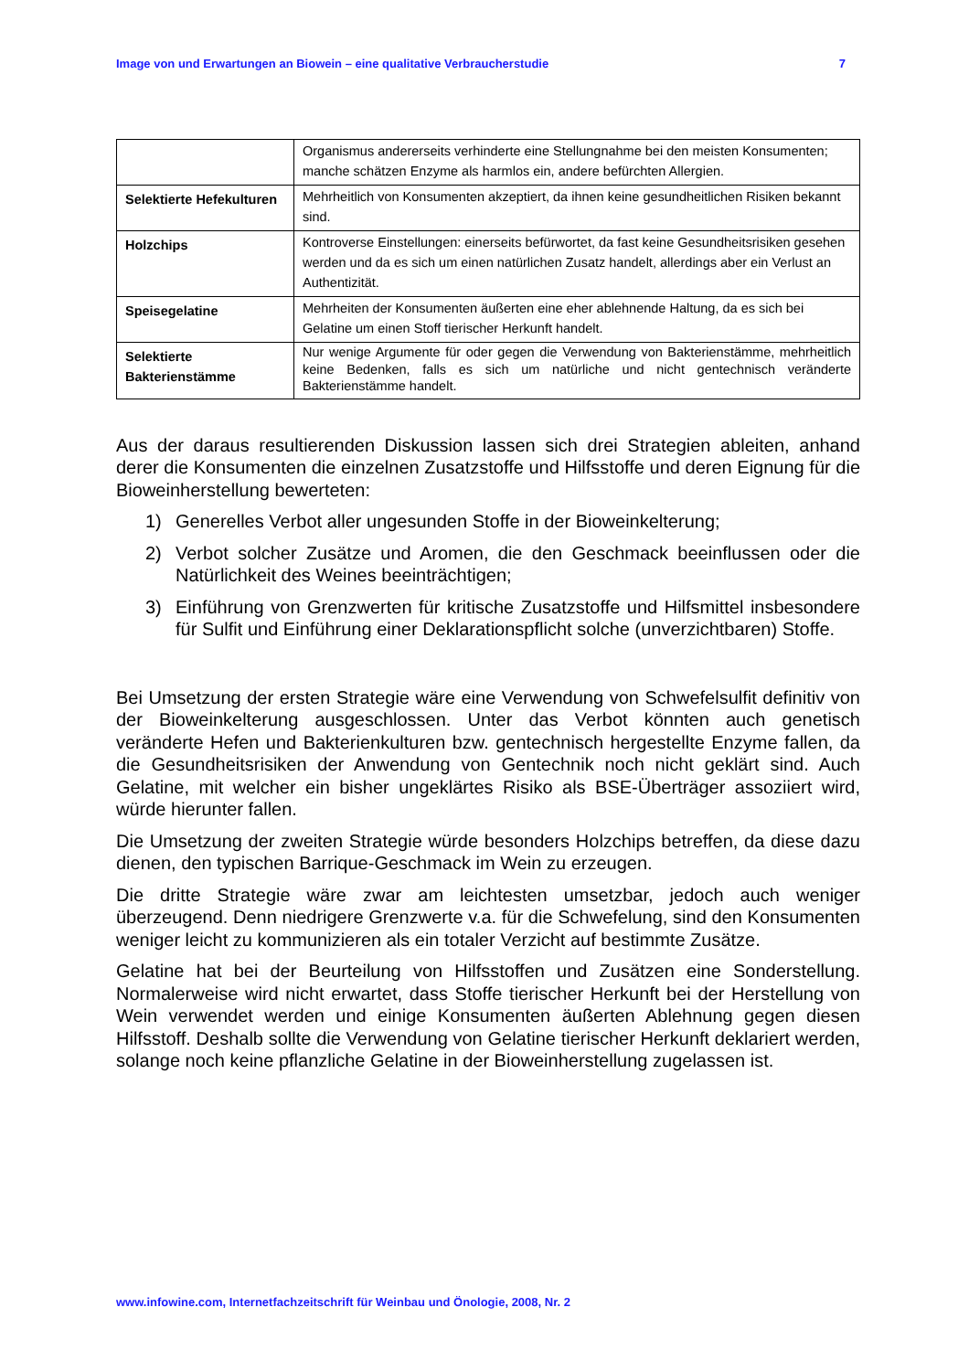Image von und Erwartungen an Biowein – eine qualitative Verbraucherstudie 7
| | Organismus andererseits verhinderte eine Stellungnahme bei den meisten Konsumenten; manche schätzen Enzyme als harmlos ein, andere befürchten Allergien. |
| Selektierte Hefekulturen | Mehrheitlich von Konsumenten akzeptiert, da ihnen keine gesundheitlichen Risiken bekannt sind. |
| Holzchips | Kontroverse Einstellungen: einerseits befürwortet, da fast keine Gesundheitsrisiken gesehen werden und da es sich um einen natürlichen Zusatz handelt, allerdings aber ein Verlust an Authentizität. |
| Speisegelatine | Mehrheiten der Konsumenten äußerten eine eher ablehnende Haltung, da es sich bei Gelatine um einen Stoff tierischer Herkunft handelt. |
| Selektierte Bakterienstämme | Nur wenige Argumente für oder gegen die Verwendung von Bakterienstämme, mehrheitlich keine Bedenken, falls es sich um natürliche und nicht gentechnisch veränderte Bakterienstämme handelt. |
Aus der daraus resultierenden Diskussion lassen sich drei Strategien ableiten, anhand derer die Konsumenten die einzelnen Zusatzstoffe und Hilfsstoffe und deren Eignung für die Bioweinherstellung bewerteten:
1) Generelles Verbot aller ungesunden Stoffe in der Bioweinkelterung;
2) Verbot solcher Zusätze und Aromen, die den Geschmack beeinflussen oder die Natürlichkeit des Weines beeinträchtigen;
3) Einführung von Grenzwerten für kritische Zusatzstoffe und Hilfsmittel insbesondere für Sulfit und Einführung einer Deklarationspflicht solche (unverzichtbaren) Stoffe.
Bei Umsetzung der ersten Strategie wäre eine Verwendung von Schwefelsulfit definitiv von der Bioweinkelterung ausgeschlossen. Unter das Verbot könnten auch genetisch veränderte Hefen und Bakterienkulturen bzw. gentechnisch hergestellte Enzyme fallen, da die Gesundheitsrisiken der Anwendung von Gentechnik noch nicht geklärt sind. Auch Gelatine, mit welcher ein bisher ungeklärtes Risiko als BSE-Überträger assoziiert wird, würde hierunter fallen.
Die Umsetzung der zweiten Strategie würde besonders Holzchips betreffen, da diese dazu dienen, den typischen Barrique-Geschmack im Wein zu erzeugen.
Die dritte Strategie wäre zwar am leichtesten umsetzbar, jedoch auch weniger überzeugend. Denn niedrigere Grenzwerte v.a. für die Schwefelung, sind den Konsumenten weniger leicht zu kommunizieren als ein totaler Verzicht auf bestimmte Zusätze.
Gelatine hat bei der Beurteilung von Hilfsstoffen und Zusätzen eine Sonderstellung. Normalerweise wird nicht erwartet, dass Stoffe tierischer Herkunft bei der Herstellung von Wein verwendet werden und einige Konsumenten äußerten Ablehnung gegen diesen Hilfsstoff. Deshalb sollte die Verwendung von Gelatine tierischer Herkunft deklariert werden, solange noch keine pflanzliche Gelatine in der Bioweinherstellung zugelassen ist.
www.infowine.com, Internetfachzeitschrift für Weinbau und Önologie, 2008, Nr. 2